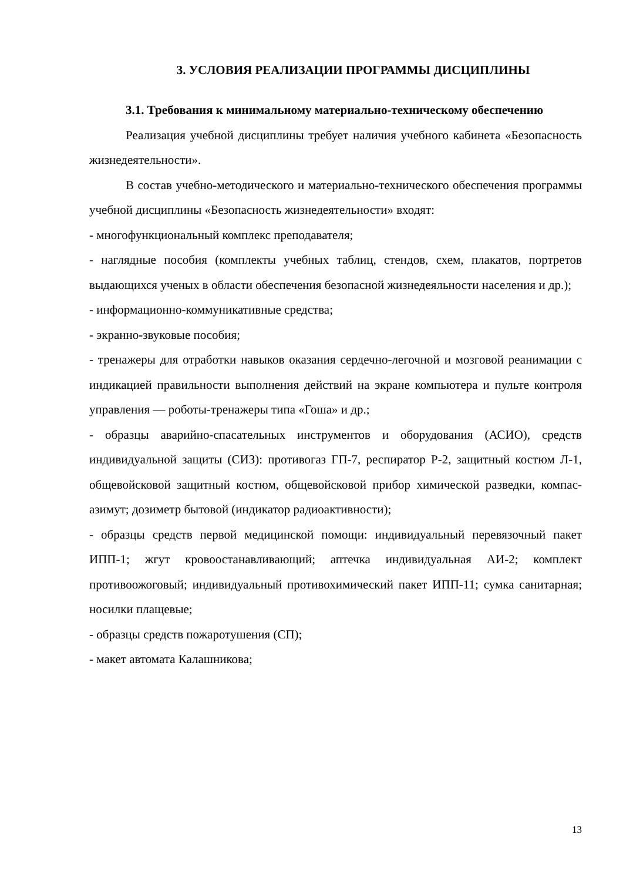3. УСЛОВИЯ РЕАЛИЗАЦИИ ПРОГРАММЫ ДИСЦИПЛИНЫ
3.1. Требования к минимальному материально-техническому обеспечению
Реализация учебной дисциплины требует наличия учебного кабинета «Безопасность жизнедеятельности».
В состав учебно-методического и материально-технического обеспечения программы учебной дисциплины «Безопасность жизнедеятельности» входят:
- многофункциональный комплекс преподавателя;
- наглядные пособия (комплекты учебных таблиц, стендов, схем, плакатов, портретов выдающихся ученых в области обеспечения безопасной жизнедеяльности населения и др.);
- информационно-коммуникативные средства;
- экранно-звуковые пособия;
- тренажеры для отработки навыков оказания сердечно-легочной и мозговой реанимации с индикацией правильности выполнения действий на экране компьютера и пульте контроля управления — роботы-тренажеры типа «Гоша» и др.;
- образцы аварийно-спасательных инструментов и оборудования (АСИО), средств индивидуальной защиты (СИЗ): противогаз ГП-7, респиратор Р-2, защитный костюм Л-1, общевойсковой защитный костюм, общевойсковой прибор химической разведки, компас-азимут; дозиметр бытовой (индикатор радиоактивности);
- образцы средств первой медицинской помощи: индивидуальный перевязочный пакет ИПП-1; жгут кровоостанавливающий; аптечка индивидуальная АИ-2; комплект противоожоговый; индивидуальный противохимический пакет ИПП-11; сумка санитарная; носилки плащевые;
- образцы средств пожаротушения (СП);
- макет автомата Калашникова;
13